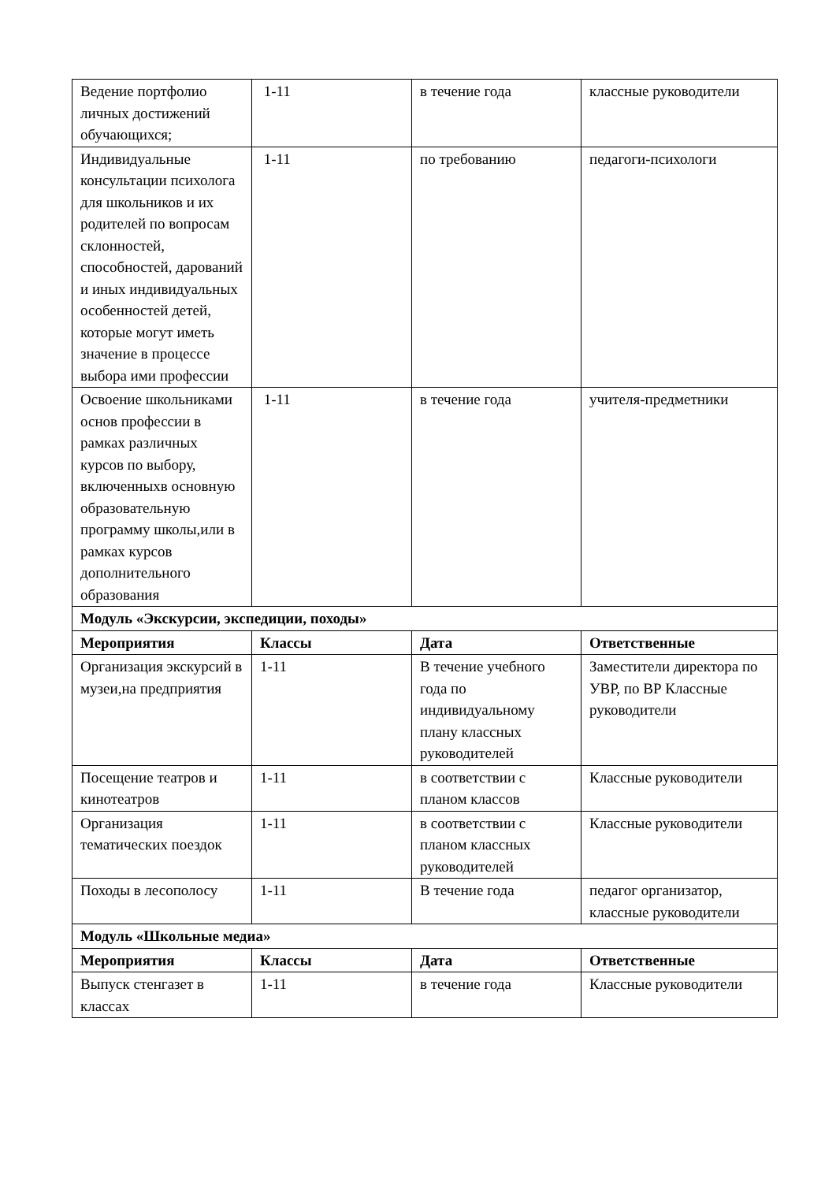| Ведение портфолио личных достижений обучающихся; | 1-11 | в течение года | классные руководители |
| Индивидуальные консультации психолога для школьников и их родителей по вопросам склонностей, способностей, дарований и иных индивидуальных особенностей детей, которые могут иметь значение в процессе выбора ими профессии | 1-11 | по требованию | педагоги-психологи |
| Освоение школьниками основ профессии в рамках различных курсов по выбору, включенныхв основную образовательную программу школы,или в рамках курсов дополнительного образования | 1-11 | в течение года | учителя-предметники |
| Модуль «Экскурсии, экспедиции, походы» | | | |
| Мероприятия | Классы | Дата | Ответственные |
| Организация экскурсий в музеи,на предприятия | 1-11 | В течение учебного года по индивидуальному плану классных руководителей | Заместители директора по УВР, по ВР Классные руководители |
| Посещение театров и кинотеатров | 1-11 | в соответствии с планом классов | Классные руководители |
| Организация тематических поездок | 1-11 | в соответствии с планом классных руководителей | Классные руководители |
| Походы в лесополосу | 1-11 | В течение года | педагог организатор, классные руководители |
| Модуль «Школьные медиа» | | | |
| Мероприятия | Классы | Дата | Ответственные |
| Выпуск стенгазет в классах | 1-11 | в течение года | Классные руководители |